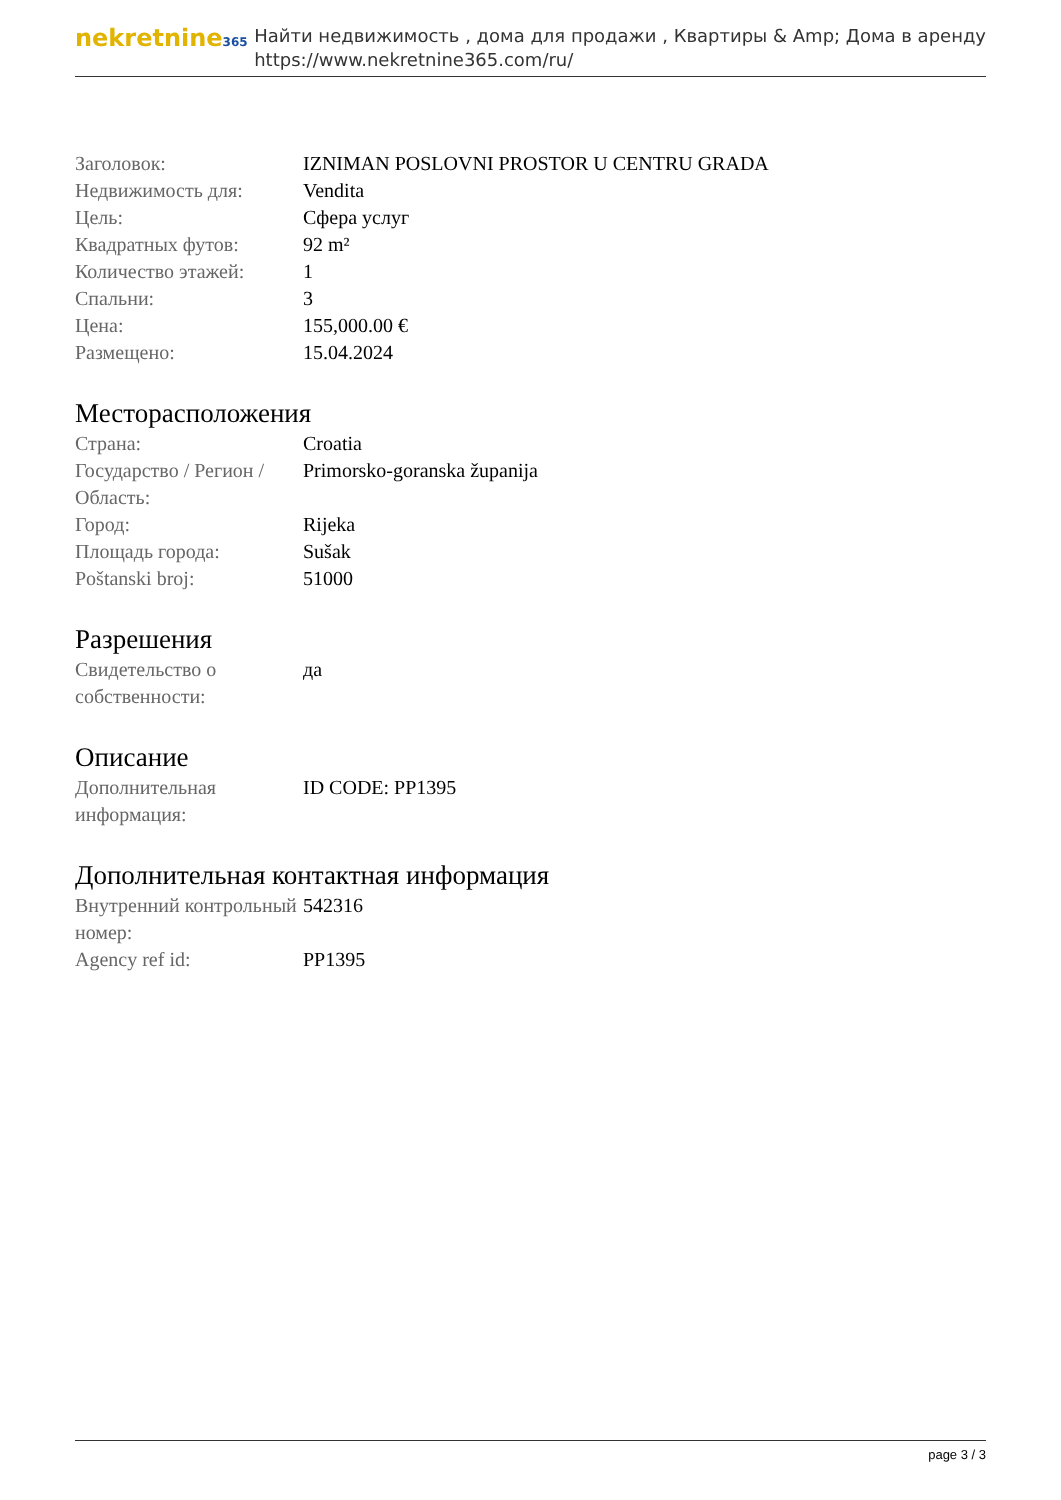nekretnine365
Найти недвижимость , дома для продажи , Квартиры & Amp; Дома в аренду
https://www.nekretnine365.com/ru/
| Заголовок: | IZNIMAN POSLOVNI PROSTOR U CENTRU GRADA |
| Недвижимость для: | Vendita |
| Цель: | Сфера услуг |
| Квадратных футов: | 92 m² |
| Количество этажей: | 1 |
| Спальни: | 3 |
| Цена: | 155,000.00 € |
| Размещено: | 15.04.2024 |
Месторасположения
| Страна: | Croatia |
| Государство / Регион / Область: | Primorsko-goranska županija |
| Город: | Rijeka |
| Площадь города: | Sušak |
| Poštanski broj: | 51000 |
Разрешения
| Свидетельство о собственности: | да |
Описание
| Дополнительная информация: | ID CODE: PP1395 |
Дополнительная контактная информация
| Внутренний контрольный номер: | 542316 |
| Agency ref id: | PP1395 |
page 3 / 3